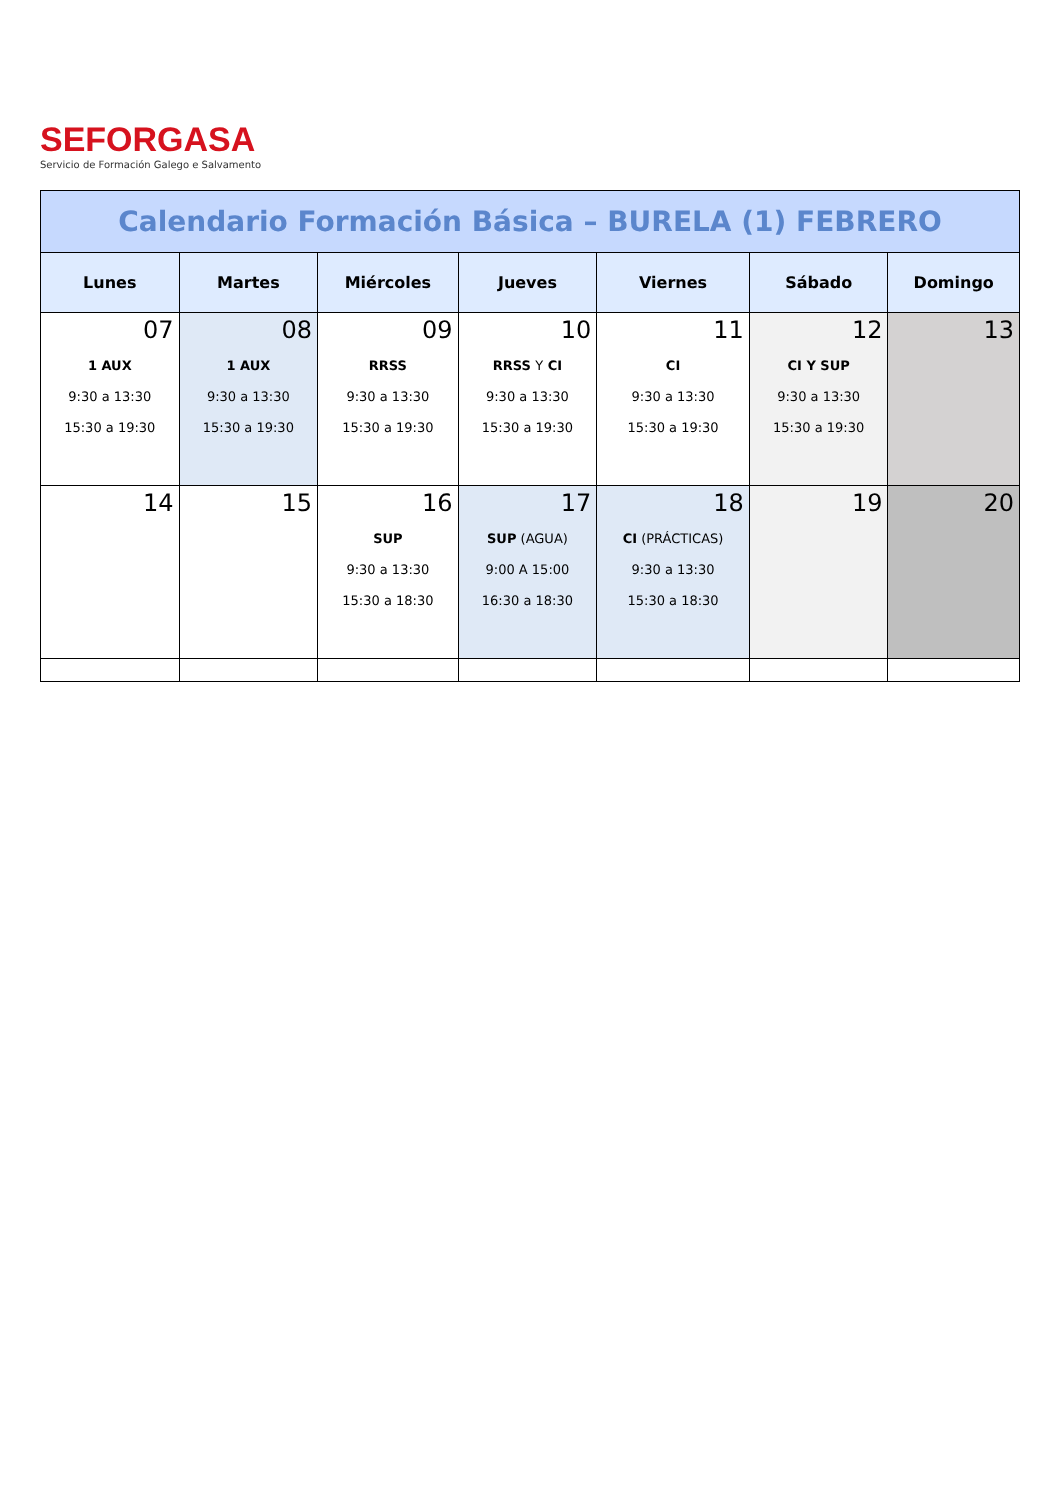SEFORGASA
Servicio de Formación Galego e Salvamento
| Calendario Formación Básica – BURELA (1) FEBRERO | | | | | | |
| Lunes | Martes | Miércoles | Jueves | Viernes | Sábado | Domingo |
| 07 1 AUX 9:30 a 13:30 15:30 a 19:30 | 08 1 AUX 9:30 a 13:30 15:30 a 19:30 | 09 RRSS 9:30 a 13:30 15:30 a 19:30 | 10 RRSS Y CI 9:30 a 13:30 15:30 a 19:30 | 11 CI 9:30 a 13:30 15:30 a 19:30 | 12 CI Y SUP 9:30 a 13:30 15:30 a 19:30 | 13 |
| 14 | 15 | 16 SUP 9:30 a 13:30 15:30 a 18:30 | 17 SUP (AGUA) 9:00 A 15:00 16:30 a 18:30 | 18 CI (PRÁCTICAS) 9:30 a 13:30 15:30 a 18:30 | 19 | 20 |